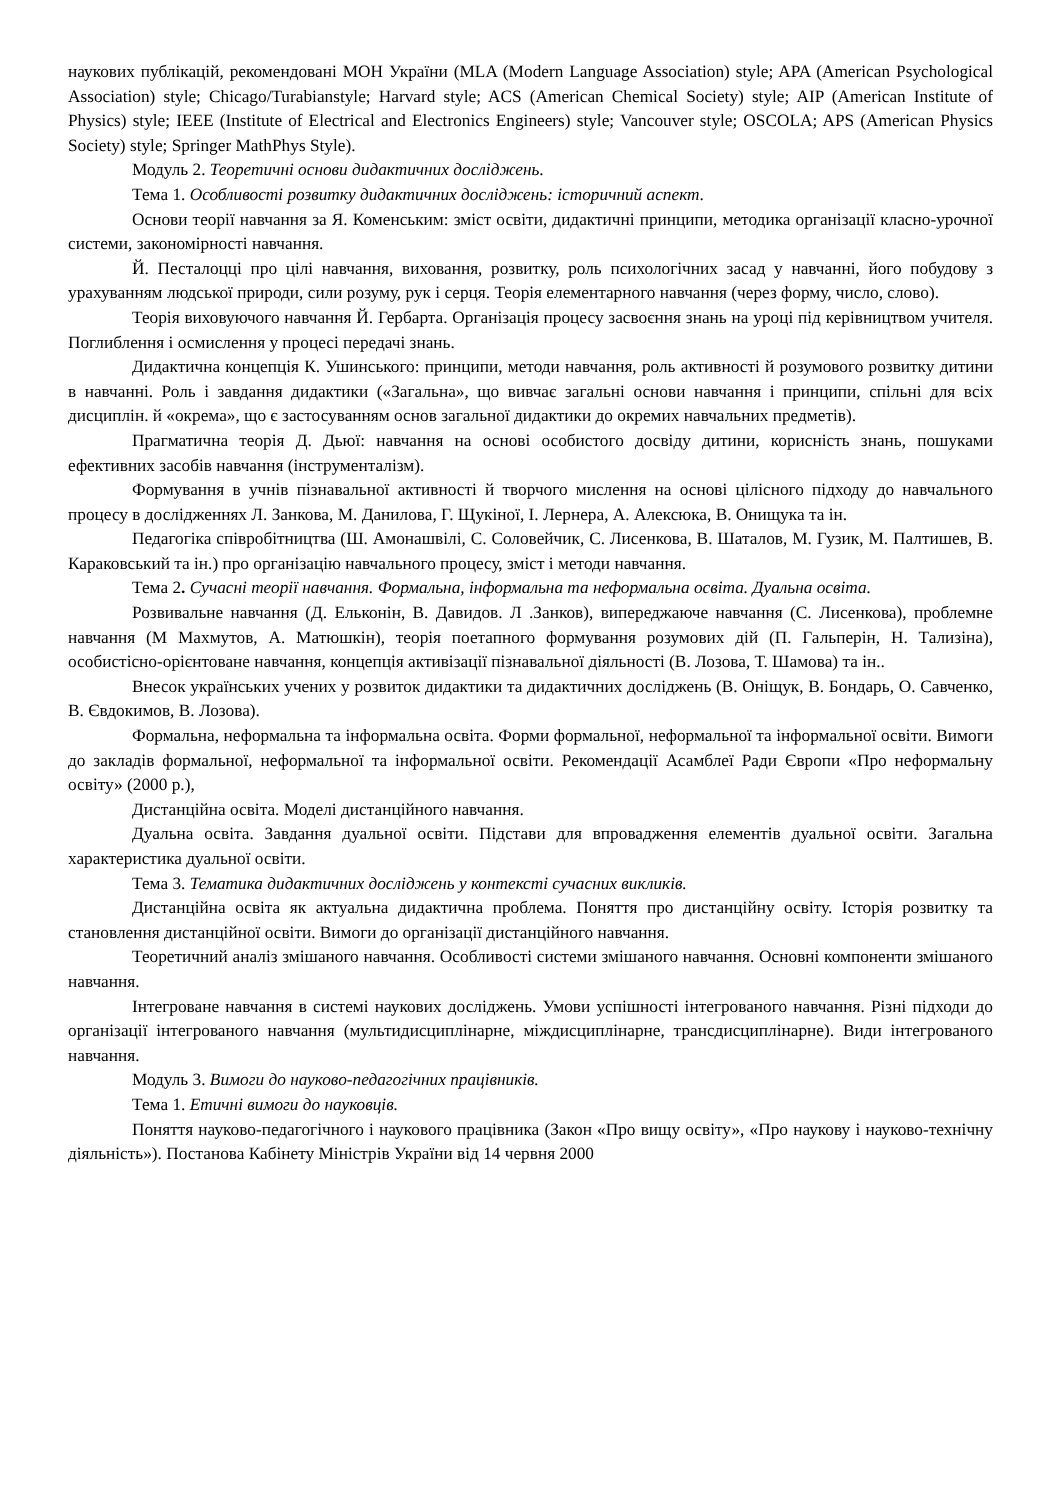наукових публікацій, рекомендовані МОН України (MLA (Modern Language Association) style; APA (American Psychological Association) style; Chicago/Turabianstyle; Harvard style; ACS (American Chemical Society) style; AIP (American Institute of Physics) style; IEEE (Institute of Electrical and Electronics Engineers) style; Vancouver style; OSCOLA; APS (American Physics Society) style; Springer MathPhys Style).
Модуль 2. Теоретичні основи дидактичних досліджень.
Тема 1. Особливості розвитку дидактичних досліджень: історичний аспект.
Основи теорії навчання за Я. Коменським: зміст освіти, дидактичні принципи, методика організації класно-урочної системи, закономірності навчання.
Й. Песталоцці про цілі навчання, виховання, розвитку, роль психологічних засад у навчанні, його побудову з урахуванням людської природи, сили розуму, рук і серця. Теорія елементарного навчання (через форму, число, слово).
Теорія виховуючого навчання Й. Гербарта. Організація процесу засвоєння знань на уроці під керівництвом учителя. Поглиблення і осмислення у процесі передачі знань.
Дидактична концепція К. Ушинського: принципи, методи навчання, роль активності й розумового розвитку дитини в навчанні. Роль і завдання дидактики («Загальна», що вивчає загальні основи навчання і принципи, спільні для всіх дисциплін. й «окрема», що є застосуванням основ загальної дидактики до окремих навчальних предметів).
Прагматична теорія Д. Дьюї: навчання на основі особистого досвіду дитини, корисність знань, пошуками ефективних засобів навчання (інструменталізм).
Формування в учнів пізнавальної активності й творчого мислення на основі цілісного підходу до навчального процесу в дослідженнях Л. Занкова, М. Данилова, Г. Щукіної, І. Лернера, А. Алексюка, В. Онищука та ін.
Педагогіка співробітництва (Ш. Амонашвілі, С. Соловейчик, С. Лисенкова, В. Шаталов, М. Гузик, М. Палтишев, В. Караковський та ін.) про організацію навчального процесу, зміст і методи навчання.
Тема 2. Сучасні теорії навчання. Формальна, інформальна та неформальна освіта. Дуальна освіта.
Розвивальне навчання (Д. Ельконін, В. Давидов. Л .Занков), випереджаюче навчання (С. Лисенкова), проблемне навчання (М Махмутов, А. Матюшкін), теорія поетапного формування розумових дій (П. Гальперін, Н. Тализіна), особистісно-орієнтоване навчання, концепція активізації пізнавальної діяльності (В. Лозова, Т. Шамова) та ін..
Внесок українських учених у розвиток дидактики та дидактичних досліджень (В. Оніщук, В. Бондарь, О. Савченко, В. Євдокимов, В. Лозова).
Формальна, неформальна та інформальна освіта. Форми формальної, неформальної та інформальної освіти. Вимоги до закладів формальної, неформальної та інформальної освіти. Рекомендації Асамблеї Ради Європи «Про неформальну освіту» (2000 р.),
Дистанційна освіта. Моделі дистанційного навчання.
Дуальна освіта. Завдання дуальної освіти. Підстави для впровадження елементів дуальної освіти. Загальна характеристика дуальної освіти.
Тема 3. Тематика дидактичних досліджень у контексті сучасних викликів.
Дистанційна освіта як актуальна дидактична проблема. Поняття про дистанційну освіту. Історія розвитку та становлення дистанційної освіти. Вимоги до організації дистанційного навчання.
Теоретичний аналіз змішаного навчання. Особливості системи змішаного навчання. Основні компоненти змішаного навчання.
Інтегроване навчання в системі наукових досліджень. Умови успішності інтегрованого навчання. Різні підходи до організації інтегрованого навчання (мультидисциплінарне, міждисциплінарне, трансдисциплінарне). Види інтегрованого навчання.
Модуль 3. Вимоги до науково-педагогічних працівників.
Тема 1. Етичні вимоги до науковців.
Поняття науково-педагогічного і наукового працівника (Закон «Про вищу освіту», «Про наукову і науково-технічну діяльність»). Постанова Кабінету Міністрів України від 14 червня 2000